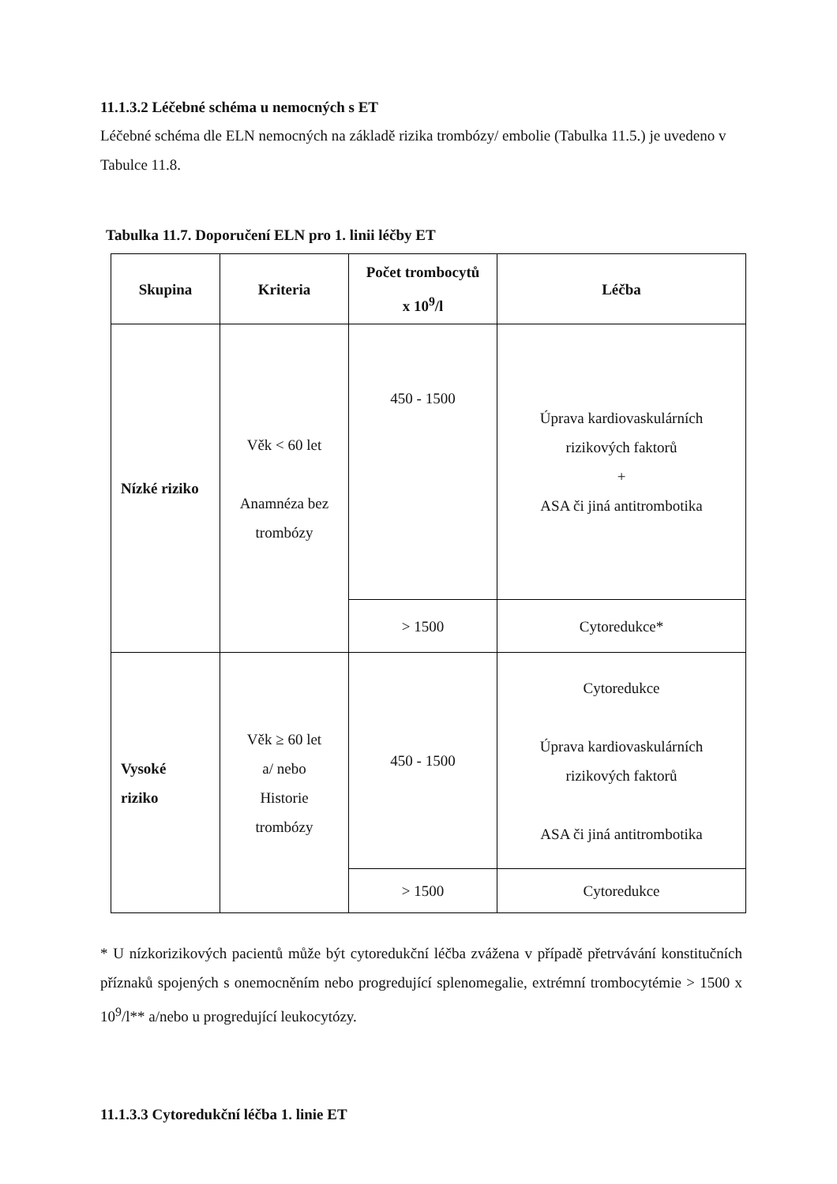11.1.3.2 Léčebné schéma u nemocných s ET
Léčebné schéma dle ELN nemocných na základě rizika trombózy/ embolie (Tabulka 11.5.) je uvedeno v Tabulce 11.8.
Tabulka 11.7. Doporučení ELN pro 1. linii léčby ET
| Skupina | Kriteria | Počet trombocytů x 10<sup>9</sup>/l | Léčba |
| --- | --- | --- | --- |
| Nízké riziko | Věk < 60 let Anamnéza bez trombózy | 450 - 1500 | Úprava kardiovaskulárních rizikových faktorů + ASA či jiná antitrombotika |
| | | > 1500 | Cytoredukce* |
| Vysoké riziko | Věk ≥ 60 let a/ nebo Historie trombózy | 450 - 1500 | Cytoredukce Úprava kardiovaskulárních rizikových faktorů ASA či jiná antitrombotika |
| | | > 1500 | Cytoredukce |
* U nízkorizikových pacientů může být cytoredukční léčba zvážena v případě přetrvávání konstitučních příznaků spojených s onemocněním nebo progredující splenomegalie, extrémní trombocytémie > 1500 x 10<sup>9</sup>/l** a/nebo u progredující leukocytózy.
11.1.3.3 Cytoredukční léčba 1. linie ET